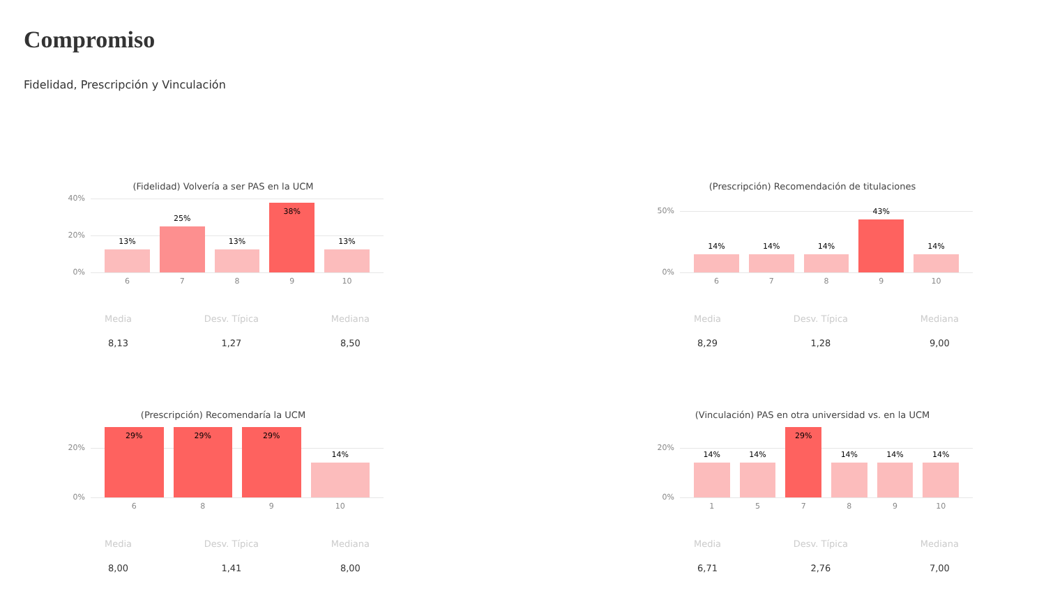Compromiso
Fidelidad, Prescripción y Vinculación
(Fidelidad) Volvería a ser PAS en la UCM
40%
20%
0%
13%
25%
13%
38%
13%
6 7 8 9 10
Media
8,13
Desv. Típica
1,27
Mediana
8,50
(Prescripción) Recomendación de titulaciones
50%
0%
14%
14%
14%
43%
14%
6 7 8 9 10
Media
8,29
Desv. Típica
1,28
Mediana
9,00
(Prescripción) Recomendaría la UCM
20%
0%
29%
29%
29%
14%
6 8 9 10
Media
8,00
Desv. Típica
1,41
Mediana
8,00
(Vinculación) PAS en otra universidad vs. en la UCM
20%
0%
14%
14%
29%
14%
14%
14%
1 5 7 8 9 10
Media
6,71
Desv. Típica
2,76
Mediana
7,00